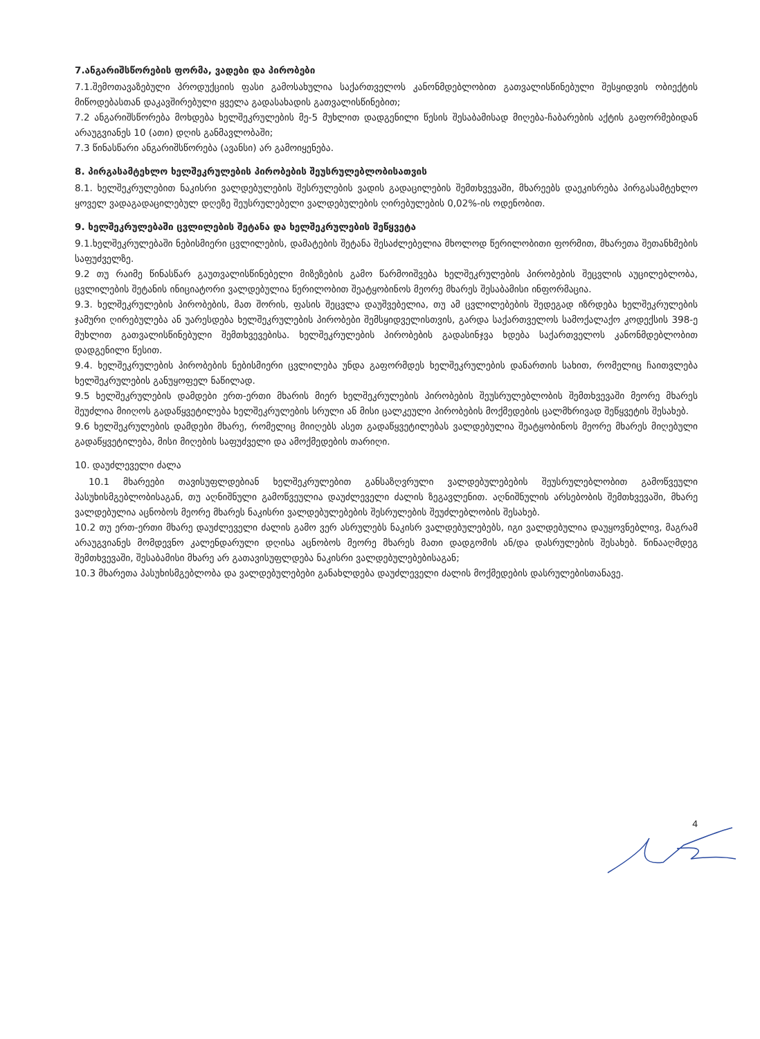7.ანგარიშსწორების ფორმა, ვადები და პირობები
7.1.შემოთავაზებული პროდუქციის ფასი გამოსახულია საქართველოს კანონმდებლობით გათვალისწინებული შესყიდვის ობიექტის მიწოდებასთან დაკავშირებული ყველა გადასახადის გათვალისწინებით;
7.2 ანგარიშსწორება მოხდება ხელშეკრულების მე-5 მუხლით დადგენილი წესის შესაბამისად მიღება-ჩაბარების აქტის გაფორმებიდან არაუგვიანეს 10 (ათი) დღის განმავლობაში;
7.3 წინასწარი ანგარიშსწორება (ავანსი) არ გამოიყენება.
8. პირგასამტეხლო ხელშეკრულების პირობების შეუსრულებლობისათვის
8.1. ხელშეკრულებით ნაკისრი ვალდებულების შესრულების ვადის გადაცილების შემთხვევაში, მხარეებს დაეკისრება პირგასამტეხლო ყოველ ვადაგადაცილებულ დღეზე შეუსრულებელი ვალდებულების ღირებულების 0,02%-ის ოდენობით.
9. ხელშეკრულებაში ცვლილების შეტანა და ხელშეკრულების შეწყვეტა
9.1.ხელშეკრულებაში ნებისმიერი ცვლილების, დამატების შეტანა შესაძლებელია მხოლოდ წერილობითი ფორმით, მხარეთა შეთანხმების საფუძველზე.
9.2 თუ რაიმე წინასწარ გაუთვალისწინებელი მიზეზების გამო წარმოიშვება ხელშეკრულების პირობების შეცვლის აუცილებლობა, ცვლილების შეტანის ინიციატორი ვალდებულია წერილობით შეატყობინოს მეორე მხარეს შესაბამისი ინფორმაცია.
9.3. ხელშეკრულების პირობების, მათ შორის, ფასის შეცვლა დაუშვებელია, თუ ამ ცვლილებების შედეგად იზრდება ხელშეკრულების ჯამური ღირებულება ან უარესდება ხელშეკრულების პირობები შემსყიდველისთვის, გარდა საქართველოს სამოქალაქო კოდექსის 398-ე მუხლით გათვალისწინებული შემთხვევებისა. ხელშეკრულების პირობების გადასინჯვა ხდება საქართველოს კანონმდებლობით დადგენილი წესით.
9.4. ხელშეკრულების პირობების ნებისმიერი ცვლილება უნდა გაფორმდეს ხელშეკრულების დანართის სახით, რომელიც ჩაითვლება ხელშეკრულების განუყოფელ ნაწილად.
9.5 ხელშეკრულების დამდები ერთ-ერთი მხარის მიერ ხელშეკრულების პირობების შეუსრულებლობის შემთხვევაში მეორე მხარეს შეუძლია მიიღოს გადაწყვეტილება ხელშეკრულების სრული ან მისი ცალკეული პირობების მოქმედების ცალმხრივად შეწყვეტის შესახებ.
9.6 ხელშეკრულების დამდები მხარე, რომელიც მიიღებს ასეთ გადაწყვეტილებას ვალდებულია შეატყობინოს მეორე მხარეს მიღებული გადაწყვეტილება, მისი მიღების საფუძველი და ამოქმედების თარიღი.
10. დაუძლეველი ძალა
10.1 მხარეები თავისუფლდებიან ხელშეკრულებით განსაზღვრული ვალდებულებების შეუსრულებლობით გამოწვეული პასუხისმგებლობისაგან, თუ აღნიშნული გამოწვეულია დაუძლეველი ძალის ზეგავლენით. აღნიშნულის არსებობის შემთხვევაში, მხარე ვალდებულია აცნობოს მეორე მხარეს ნაკისრი ვალდებულებების შესრულების შეუძლებლობის შესახებ.
10.2 თუ ერთ-ერთი მხარე დაუძლეველი ძალის გამო ვერ ასრულებს ნაკისრ ვალდებულებებს, იგი ვალდებულია დაუყოვნებლივ, მაგრამ არაუგვიანეს მომდევნო კალენდარული დღისა აცნობოს მეორე მხარეს მათი დადგომის ან/და დასრულების შესახებ. წინააღმდეგ შემთხვევაში, შესაბამისი მხარე არ გათავისუფლდება ნაკისრი ვალდებულებებისაგან;
10.3 მხარეთა პასუხისმგებლობა და ვალდებულებები განახლდება დაუძლეველი ძალის მოქმედების დასრულებისთანავე.
4